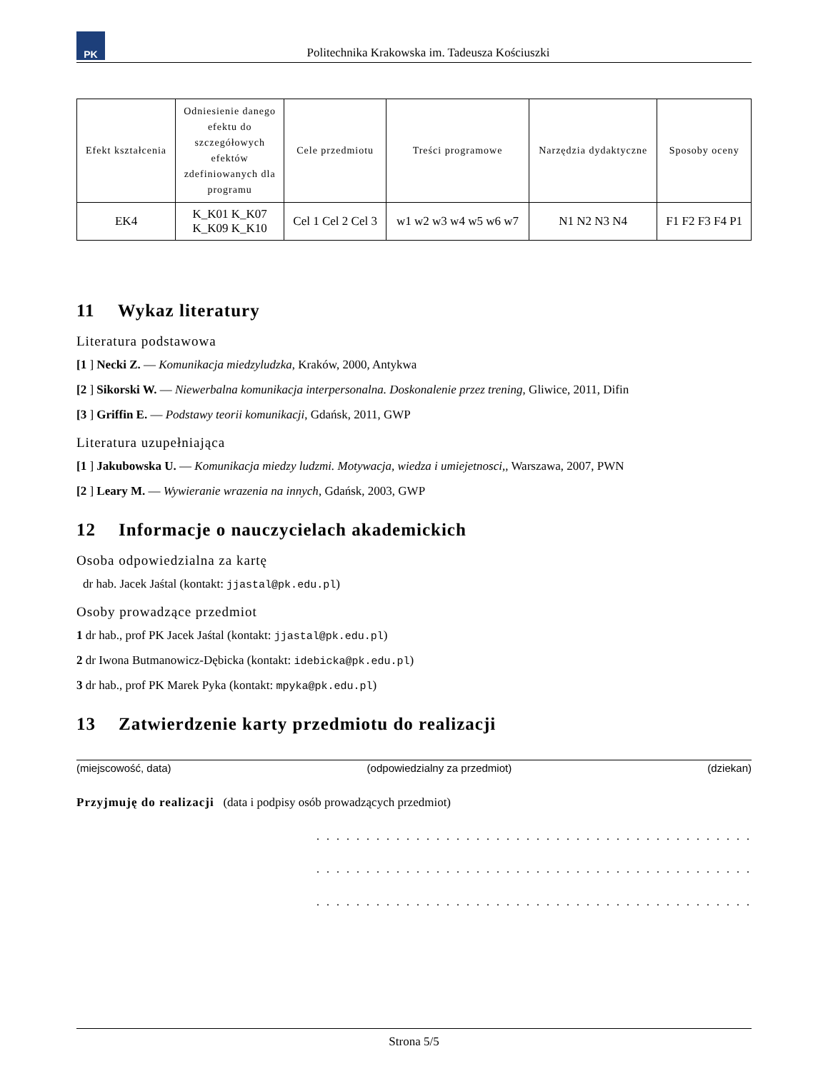PK
Politechnika Krakowska im. Tadeusza Kościuszki
| Efekt kształcenia | Odniesienie danego efektu do szczegółowych efektów zdefiniowanych dla programu | Cele przedmiotu | Treści programowe | Narzędzia dydaktyczne | Sposoby oceny |
| --- | --- | --- | --- | --- | --- |
| EK4 | K_K01 K_K07 K_K09 K_K10 | Cel 1 Cel 2 Cel 3 | w1 w2 w3 w4 w5 w6 w7 | N1 N2 N3 N4 | F1 F2 F3 F4 P1 |
11 Wykaz literatury
Literatura podstawowa
[1 ] Necki Z. — Komunikacja miedzyludzka, Kraków, 2000, Antykwa
[2 ] Sikorski W. — Niewerbalna komunikacja interpersonalna. Doskonalenie przez trening, Gliwice, 2011, Difin
[3 ] Griffin E. — Podstawy teorii komunikacji, Gdańsk, 2011, GWP
Literatura uzupełniająca
[1 ] Jakubowska U. — Komunikacja miedzy ludzmi. Motywacja, wiedza i umiejetnosci,, Warszawa, 2007, PWN
[2 ] Leary M. — Wywieranie wrazenia na innych, Gdańsk, 2003, GWP
12 Informacje o nauczycielach akademickich
Osoba odpowiedzialna za kartę
dr hab. Jacek Jaśtal (kontakt: jjastal@pk.edu.pl)
Osoby prowadzące przedmiot
1 dr hab., prof PK Jacek Jaśtal (kontakt: jjastal@pk.edu.pl)
2 dr Iwona Butmanowicz-Dębicka (kontakt: idebicka@pk.edu.pl)
3 dr hab., prof PK Marek Pyka (kontakt: mpyka@pk.edu.pl)
13 Zatwierdzenie karty przedmiotu do realizacji
(miejscowość, data) (odpowiedzialny za przedmiot) (dziekan)
Przyjmuję do realizacji (data i podpisy osób prowadzących przedmiot)
. . . . . . . . . . . . . . . . . . . . . . . . . . . . . . . . . . . . . . . . . . . .
. . . . . . . . . . . . . . . . . . . . . . . . . . . . . . . . . . . . . . . . . . . .
. . . . . . . . . . . . . . . . . . . . . . . . . . . . . . . . . . . . . . . . . . . .
Strona 5/5